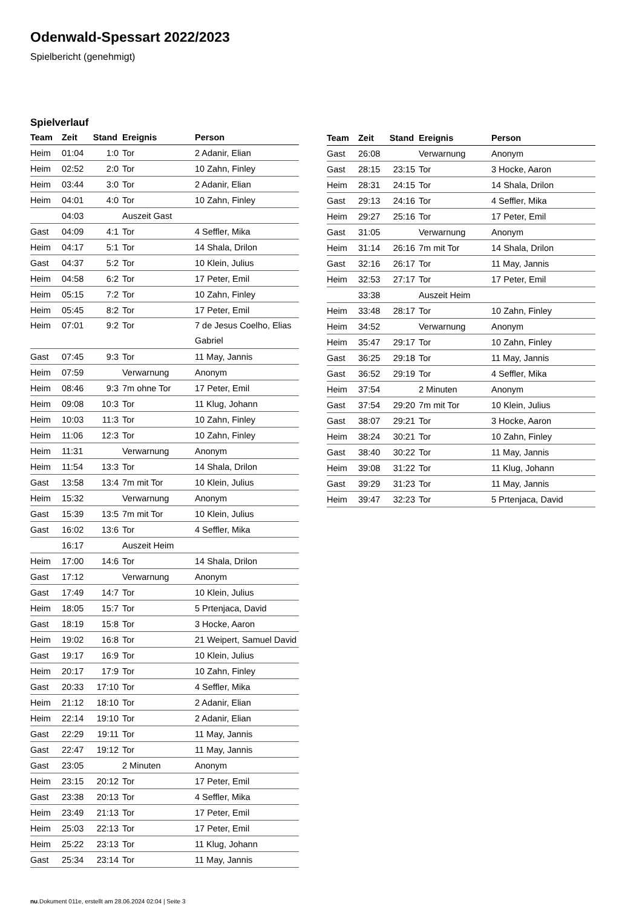Odenwald-Spessart 2022/2023
Spielbericht (genehmigt)
Spielverlauf
| Team | Zeit | Stand | Ereignis | Person |
| --- | --- | --- | --- | --- |
| Heim | 01:04 | 1:0 | Tor | 2 Adanir, Elian |
| Heim | 02:52 | 2:0 | Tor | 10 Zahn, Finley |
| Heim | 03:44 | 3:0 | Tor | 2 Adanir, Elian |
| Heim | 04:01 | 4:0 | Tor | 10 Zahn, Finley |
| | 04:03 | | Auszeit Gast | |
| Gast | 04:09 | 4:1 | Tor | 4 Seffler, Mika |
| Heim | 04:17 | 5:1 | Tor | 14 Shala, Drilon |
| Gast | 04:37 | 5:2 | Tor | 10 Klein, Julius |
| Heim | 04:58 | 6:2 | Tor | 17 Peter, Emil |
| Heim | 05:15 | 7:2 | Tor | 10 Zahn, Finley |
| Heim | 05:45 | 8:2 | Tor | 17 Peter, Emil |
| Heim | 07:01 | 9:2 | Tor | 7 de Jesus Coelho, Elias Gabriel |
| Gast | 07:45 | 9:3 | Tor | 11 May, Jannis |
| Heim | 07:59 | | Verwarnung | Anonym |
| Heim | 08:46 | 9:3 | 7m ohne Tor | 17 Peter, Emil |
| Heim | 09:08 | 10:3 | Tor | 11 Klug, Johann |
| Heim | 10:03 | 11:3 | Tor | 10 Zahn, Finley |
| Heim | 11:06 | 12:3 | Tor | 10 Zahn, Finley |
| Heim | 11:31 | | Verwarnung | Anonym |
| Heim | 11:54 | 13:3 | Tor | 14 Shala, Drilon |
| Gast | 13:58 | 13:4 | 7m mit Tor | 10 Klein, Julius |
| Heim | 15:32 | | Verwarnung | Anonym |
| Gast | 15:39 | 13:5 | 7m mit Tor | 10 Klein, Julius |
| Gast | 16:02 | 13:6 | Tor | 4 Seffler, Mika |
| | 16:17 | | Auszeit Heim | |
| Heim | 17:00 | 14:6 | Tor | 14 Shala, Drilon |
| Gast | 17:12 | | Verwarnung | Anonym |
| Gast | 17:49 | 14:7 | Tor | 10 Klein, Julius |
| Heim | 18:05 | 15:7 | Tor | 5 Prtenjaca, David |
| Gast | 18:19 | 15:8 | Tor | 3 Hocke, Aaron |
| Heim | 19:02 | 16:8 | Tor | 21 Weipert, Samuel David |
| Gast | 19:17 | 16:9 | Tor | 10 Klein, Julius |
| Heim | 20:17 | 17:9 | Tor | 10 Zahn, Finley |
| Gast | 20:33 | 17:10 | Tor | 4 Seffler, Mika |
| Heim | 21:12 | 18:10 | Tor | 2 Adanir, Elian |
| Heim | 22:14 | 19:10 | Tor | 2 Adanir, Elian |
| Gast | 22:29 | 19:11 | Tor | 11 May, Jannis |
| Gast | 22:47 | 19:12 | Tor | 11 May, Jannis |
| Gast | 23:05 | | 2 Minuten | Anonym |
| Heim | 23:15 | 20:12 | Tor | 17 Peter, Emil |
| Gast | 23:38 | 20:13 | Tor | 4 Seffler, Mika |
| Heim | 23:49 | 21:13 | Tor | 17 Peter, Emil |
| Heim | 25:03 | 22:13 | Tor | 17 Peter, Emil |
| Heim | 25:22 | 23:13 | Tor | 11 Klug, Johann |
| Gast | 25:34 | 23:14 | Tor | 11 May, Jannis |
| Team | Zeit | Stand | Ereignis | Person |
| --- | --- | --- | --- | --- |
| Gast | 26:08 | | Verwarnung | Anonym |
| Gast | 28:15 | 23:15 | Tor | 3 Hocke, Aaron |
| Heim | 28:31 | 24:15 | Tor | 14 Shala, Drilon |
| Gast | 29:13 | 24:16 | Tor | 4 Seffler, Mika |
| Heim | 29:27 | 25:16 | Tor | 17 Peter, Emil |
| Gast | 31:05 | | Verwarnung | Anonym |
| Heim | 31:14 | 26:16 | 7m mit Tor | 14 Shala, Drilon |
| Gast | 32:16 | 26:17 | Tor | 11 May, Jannis |
| Heim | 32:53 | 27:17 | Tor | 17 Peter, Emil |
| | 33:38 | | Auszeit Heim | |
| Heim | 33:48 | 28:17 | Tor | 10 Zahn, Finley |
| Heim | 34:52 | | Verwarnung | Anonym |
| Heim | 35:47 | 29:17 | Tor | 10 Zahn, Finley |
| Gast | 36:25 | 29:18 | Tor | 11 May, Jannis |
| Gast | 36:52 | 29:19 | Tor | 4 Seffler, Mika |
| Heim | 37:54 | | 2 Minuten | Anonym |
| Gast | 37:54 | 29:20 | 7m mit Tor | 10 Klein, Julius |
| Gast | 38:07 | 29:21 | Tor | 3 Hocke, Aaron |
| Heim | 38:24 | 30:21 | Tor | 10 Zahn, Finley |
| Gast | 38:40 | 30:22 | Tor | 11 May, Jannis |
| Heim | 39:08 | 31:22 | Tor | 11 Klug, Johann |
| Gast | 39:29 | 31:23 | Tor | 11 May, Jannis |
| Heim | 39:47 | 32:23 | Tor | 5 Prtenjaca, David |
nu.Dokument 011e, erstellt am 28.06.2024 02:04 | Seite 3